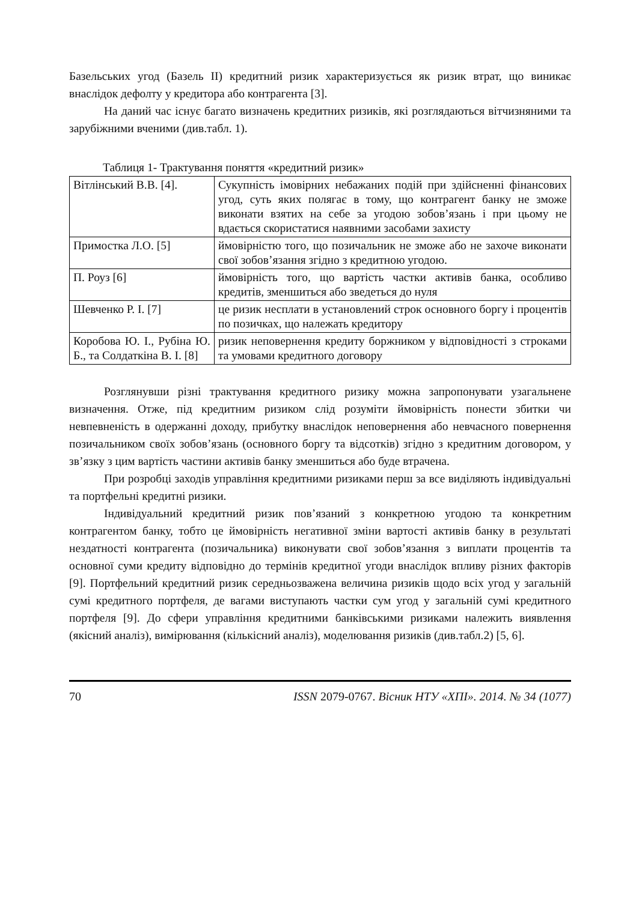Базельських угод (Базель II) кредитний ризик характеризується як ризик втрат, що виникає внаслідок дефолту у кредитора або контрагента [3].
На даний час існує багато визначень кредитних ризиків, які розглядаються вітчизняними та зарубіжними вченими (див.табл. 1).
Таблиця 1- Трактування поняття «кредитний ризик»
| Вітлінський В.В. [4]. | Сукупність імовірних небажаних подій при здійсненні фінансових угод, суть яких полягає в тому, що контрагент банку не зможе виконати взятих на себе за угодою зобов’язань і при цьому не вдається скористатися наявними засобами захисту |
| Примостка Л.О. [5] | ймовірністю того, що позичальник не зможе або не захоче виконати свої зобов’язання згідно з кредитною угодою. |
| П. Роуз [6] | ймовірність того, що вартість частки активів банка, особливо кредитів, зменшиться або зведеться до нуля |
| Шевченко Р. І. [7] | це ризик несплати в установлений строк основного боргу і процентів по позичках, що належать кредитору |
| Коробова Ю. І., Рубіна Ю. Б., та Солдаткіна В. І. [8] | ризик неповернення кредиту боржником у відповідності з строками та умовами кредитного договору |
Розглянувши різні трактування кредитного ризику можна запропонувати узагальнене визначення. Отже, під кредитним ризиком слід розуміти ймовірність понести збитки чи невпевненість в одержанні доходу, прибутку внаслідок неповернення або невчасного повернення позичальником своїх зобов’язань (основного боргу та відсотків) згідно з кредитним договором, у зв’язку з цим вартість частини активів банку зменшиться або буде втрачена.
При розробці заходів управління кредитними ризиками перш за все виділяють індивідуальні та портфельні кредитні ризики.
Індивідуальний кредитний ризик пов’язаний з конкретною угодою та конкретним контрагентом банку, тобто це ймовірність негативної зміни вартості активів банку в результаті нездатності контрагента (позичальника) виконувати свої зобов’язання з виплати процентів та основної суми кредиту відповідно до термінів кредитної угоди внаслідок впливу різних факторів [9]. Портфельний кредитний ризик середньозважена величина ризиків щодо всіх угод у загальній сумі кредитного портфеля, де вагами виступають частки сум угод у загальній сумі кредитного портфеля [9]. До сфери управління кредитними банківськими ризиками належить виявлення (якісний аналіз), вимірювання (кількісний аналіз), моделювання ризиків (див.табл.2) [5, 6].
70 ISSN 2079-0767. Вісник НТУ «ХПІ». 2014. № 34 (1077)